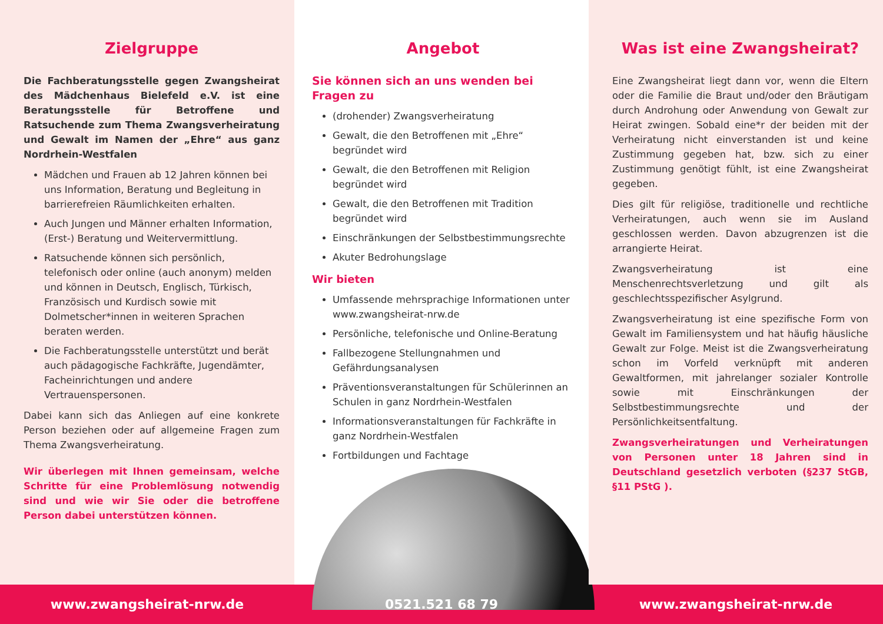Zielgruppe
Die Fachberatungsstelle gegen Zwangsheirat des Mädchenhaus Bielefeld e.V. ist eine Beratungsstelle für Betroffene und Ratsuchende zum Thema Zwangsverheiratung und Gewalt im Namen der „Ehre“ aus ganz Nordrhein-Westfalen
Mädchen und Frauen ab 12 Jahren können bei uns Information, Beratung und Begleitung in barrierefreien Räumlichkeiten erhalten.
Auch Jungen und Männer erhalten Information, (Erst-) Beratung und Weitervermittlung.
Ratsuchende können sich persönlich, telefonisch oder online (auch anonym) melden und können in Deutsch, Englisch, Türkisch, Französisch und Kurdisch sowie mit Dolmetscher*innen in weiteren Sprachen beraten werden.
Die Fachberatungsstelle unterstützt und berät auch pädagogische Fachkräfte, Jugendämter, Facheinrichtungen und andere Vertrauenspersonen.
Dabei kann sich das Anliegen auf eine konkrete Person beziehen oder auf allgemeine Fragen zum Thema Zwangsverheiratung.
Wir überlegen mit Ihnen gemeinsam, welche Schritte für eine Problemlösung notwendig sind und wie wir Sie oder die betroffene Person dabei unterstützen können.
Angebot
Sie können sich an uns wenden bei Fragen zu
(drohender) Zwangsverheiratung
Gewalt, die den Betroffenen mit „Ehre“ begründet wird
Gewalt, die den Betroffenen mit Religion begründet wird
Gewalt, die den Betroffenen mit Tradition begründet wird
Einschränkungen der Selbstbestimmungsrechte
Akuter Bedrohungslage
Wir bieten
Umfassende mehrsprachige Informationen unter www.zwangsheirat-nrw.de
Persönliche, telefonische und Online-Beratung
Fallbezogene Stellungnahmen und Gefährdungsanalysen
Präventionsveranstaltungen für Schülerinnen an Schulen in ganz Nordrhein-Westfalen
Informationsveranstaltungen für Fachkräfte in ganz Nordrhein-Westfalen
Fortbildungen und Fachtage
Was ist eine Zwangsheirat?
Eine Zwangsheirat liegt dann vor, wenn die Eltern oder die Familie die Braut und/oder den Bräutigam durch Androhung oder Anwendung von Gewalt zur Heirat zwingen. Sobald eine*r der beiden mit der Verheiratung nicht einverstanden ist und keine Zustimmung gegeben hat, bzw. sich zu einer Zustimmung genötigt fühlt, ist eine Zwangsheirat gegeben.
Dies gilt für religiöse, traditionelle und rechtliche Verheiratungen, auch wenn sie im Ausland geschlossen werden. Davon abzugrenzen ist die arrangierte Heirat.
Zwangsverheiratung ist eine Menschenrechtsverletzung und gilt als geschlechtsspezifischer Asylgrund.
Zwangsverheiratung ist eine spezifische Form von Gewalt im Familiensystem und hat häufig häusliche Gewalt zur Folge. Meist ist die Zwangsverheiratung schon im Vorfeld verknüpft mit anderen Gewaltformen, mit jahrelanger sozialer Kontrolle sowie mit Einschränkungen der Selbstbestimmungsrechte und der Persönlichkeitsentfaltung.
Zwangsverheiratungen und Verheiratungen von Personen unter 18 Jahren sind in Deutschland gesetzlich verboten (§237 StGB, §11 PStG ).
www.zwangsheirat-nrw.de 0521.521 68 79 www.zwangsheirat-nrw.de